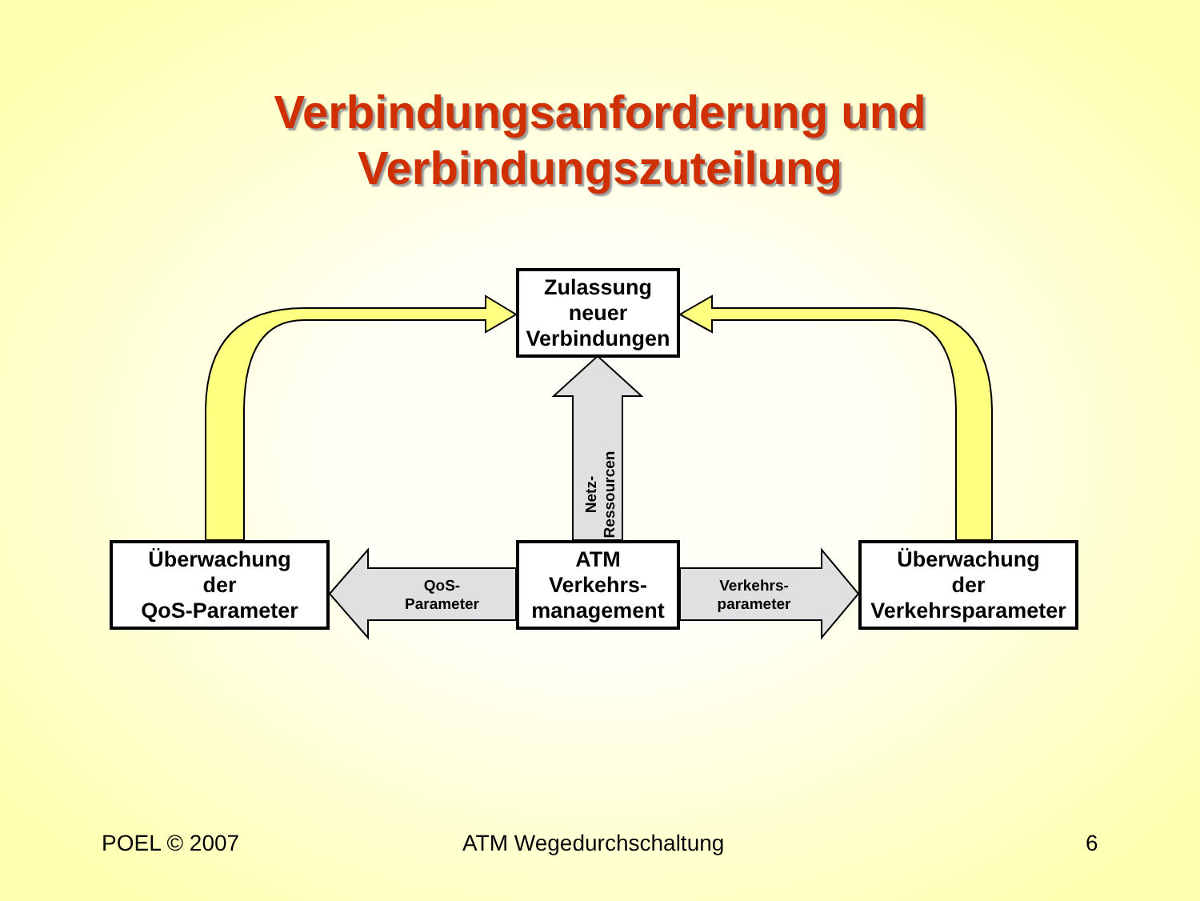Verbindungsanforderung und
Verbindungszuteilung
Zulassung
neuer
Verbindungen
Überwachung
der
QoS-Parameter
ATM
Verkehrs-
management
Überwachung
der
Verkehrsparameter
QoS-
Parameter
Verkehrs-
parameter
Netz-
Ressourcen
POEL © 2007 ATM Wegedurchschaltung 6